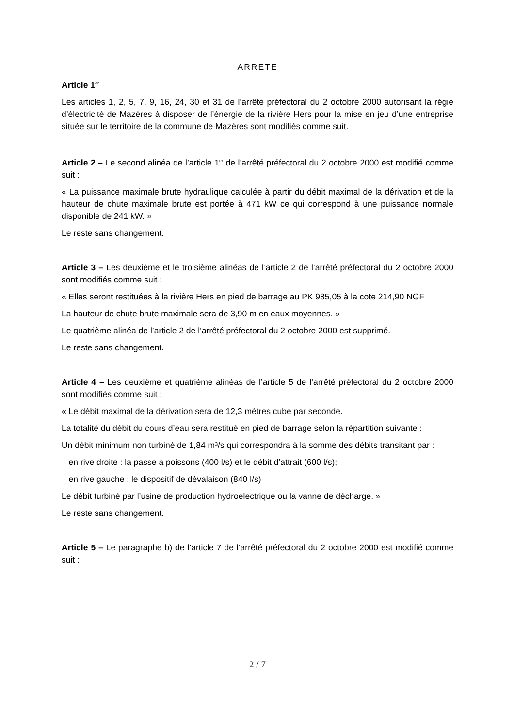ARRETE
Article 1<sup>er</sup>
Les articles 1, 2, 5, 7, 9, 16, 24, 30 et 31 de l’arrêté préfectoral du 2 octobre 2000 autorisant la régie d’électricité de Mazères à disposer de l’énergie de la rivière Hers pour la mise en jeu d’une entreprise située sur le territoire de la commune de Mazères sont modifiés comme suit.
Article 2 – Le second alinéa de l’article 1<sup>er</sup> de l’arrêté préfectoral du 2 octobre 2000 est modifié comme suit :
« La puissance maximale brute hydraulique calculée à partir du débit maximal de la dérivation et de la hauteur de chute maximale brute est portée à 471 kW ce qui correspond à une puissance normale disponible de 241 kW. »
Le reste sans changement.
Article 3 – Les deuxième et le troisième alinéas de l’article 2 de l’arrêté préfectoral du 2 octobre 2000 sont modifiés comme suit :
« Elles seront restituées à la rivière Hers en pied de barrage au PK 985,05 à la cote 214,90 NGF
La hauteur de chute brute maximale sera de 3,90 m en eaux moyennes. »
Le quatrième alinéa de l’article 2 de l’arrêté préfectoral du 2 octobre 2000 est supprimé.
Le reste sans changement.
Article 4 – Les deuxième et quatrième alinéas de l’article 5 de l’arrêté préfectoral du 2 octobre 2000 sont modifiés comme suit :
« Le débit maximal de la dérivation sera de 12,3 mètres cube par seconde.
La totalité du débit du cours d’eau sera restitué en pied de barrage selon la répartition suivante :
Un débit minimum non turbiné de 1,84 m³/s qui correspondra à la somme des débits transitant par :
– en rive droite : la passe à poissons (400 l/s) et le débit d’attrait (600 l/s);
– en rive gauche : le dispositif de dévalaison (840 l/s)
Le débit turbiné par l’usine de production hydroélectrique ou la vanne de décharge. »
Le reste sans changement.
Article 5 – Le paragraphe b) de l’article 7 de l’arrêté préfectoral du 2 octobre 2000 est modifié comme suit :
2 / 7